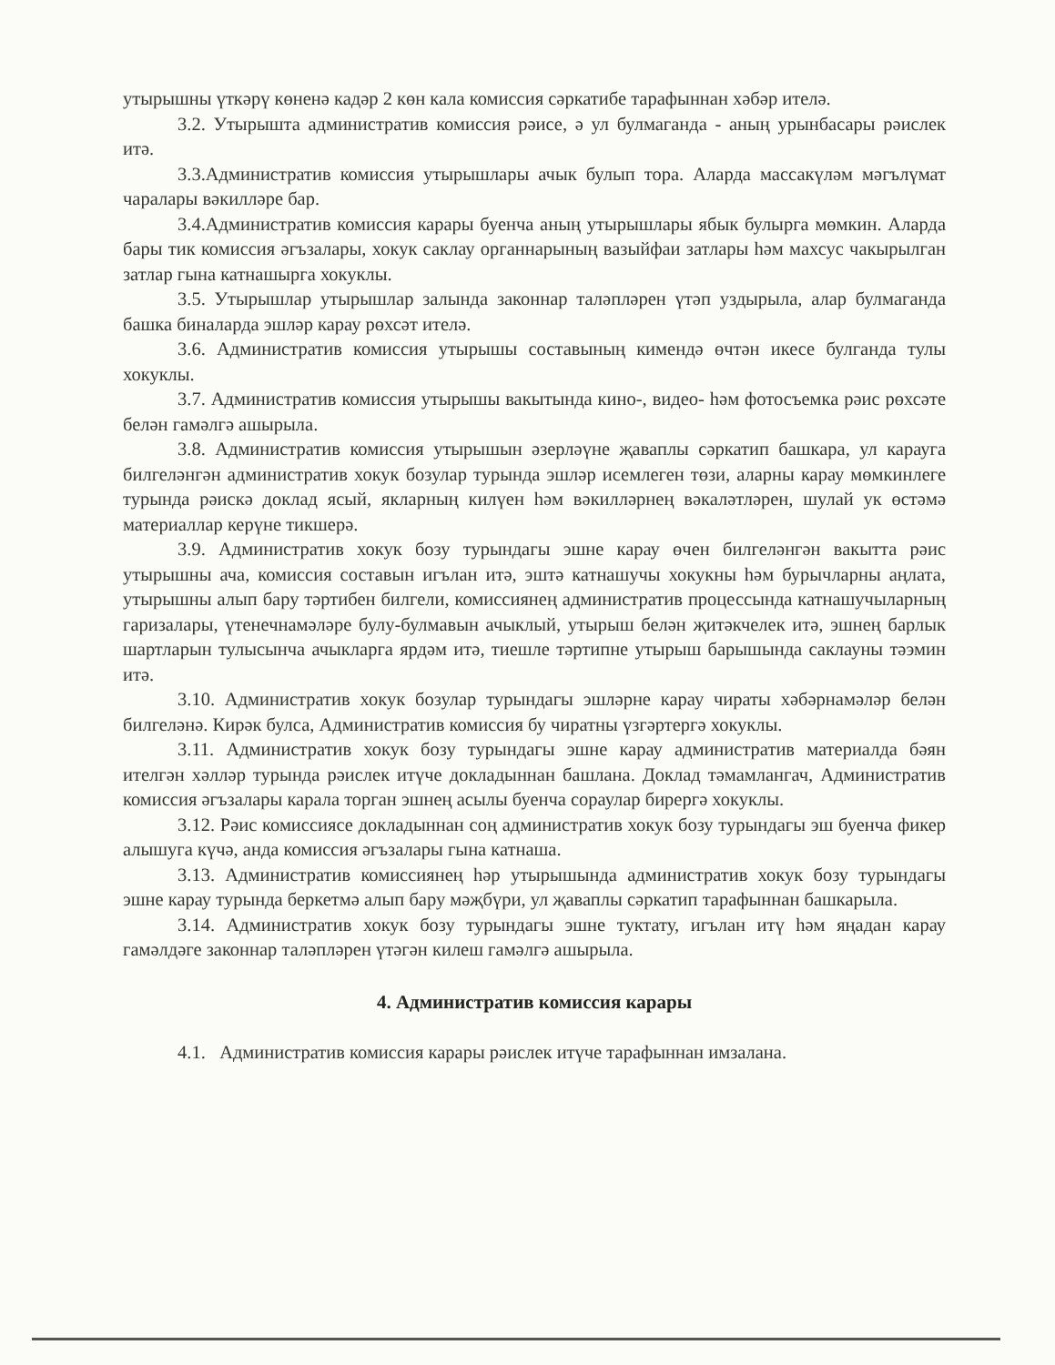утырышны үткәрү көненә кадәр 2 көн кала комиссия сәркатибе тарафыннан хәбәр ителә.
3.2. Утырышта административ комиссия рәисе, ә ул булмаганда - аның урынбасары рәислек итә.
3.3.Административ комиссия утырышлары ачык булып тора. Аларда массакүләм мәгълүмат чаралары вәкилләре бар.
3.4.Административ комиссия карары буенча аның утырышлары ябык булырга мөмкин. Аларда бары тик комиссия әгъзалары, хокук саклау органнарының вазыйфаи затлары һәм махсус чакырылган затлар гына катнашырга хокуклы.
3.5. Утырышлар утырышлар залында законнар таләпләрен үтәп уздырыла, алар булмаганда башка биналарда эшләр карау рөхсәт ителә.
3.6. Административ комиссия утырышы составының кимендә өчтән икесе булганда тулы хокуклы.
3.7. Административ комиссия утырышы вакытында кино-, видео- һәм фотосъемка рәис рөхсәте белән гамәлгә ашырыла.
3.8. Административ комиссия утырышын әзерләүне җаваплы сәркатип башкара, ул карауга билгеләнгән административ хокук бозулар турында эшләр исемлеген төзи, аларны карау мөмкинлеге турында рәискә доклад ясый, якларның килүен һәм вәкилләрнең вәкаләтләрен, шулай ук өстәмә материаллар керүне тикшерә.
3.9. Административ хокук бозу турындагы эшне карау өчен билгеләнгән вакытта рәис утырышны ача, комиссия составын игълан итә, эштә катнашучы хокукны һәм бурычларны аңлата, утырышны алып бару тәртибен билгели, комиссиянең административ процессында катнашучыларның гаризалары, үтенечнамәләре булу-булмавын ачыклый, утырыш белән җитәкчелек итә, эшнең барлык шартларын тулысынча ачыкларга ярдәм итә, тиешле тәртипне утырыш барышында саклауны тәэмин итә.
3.10. Административ хокук бозулар турындагы эшләрне карау чираты хәбәрнамәләр белән билгеләнә. Кирәк булса, Административ комиссия бу чиратны үзгәртергә хокуклы.
3.11. Административ хокук бозу турындагы эшне карау административ материалда бәян ителгән хәлләр турында рәислек итүче докладыннан башлана. Доклад тәмамлангач, Административ комиссия әгъзалары карала торган эшнең асылы буенча сораулар бирергә хокуклы.
3.12. Рәис комиссиясе докладыннан соң административ хокук бозу турындагы эш буенча фикер алышуга күчә, анда комиссия әгъзалары гына катнаша.
3.13. Административ комиссиянең һәр утырышында административ хокук бозу турындагы эшне карау турында беркетмә алып бару мәҗбүри, ул җаваплы сәркатип тарафыннан башкарыла.
3.14. Административ хокук бозу турындагы эшне туктату, игълан итү һәм яңадан карау гамәлдәге законнар таләпләрен үтәгән килеш гамәлгә ашырыла.
4. Административ комиссия карары
4.1. Административ комиссия карары рәислек итүче тарафыннан имзалана.